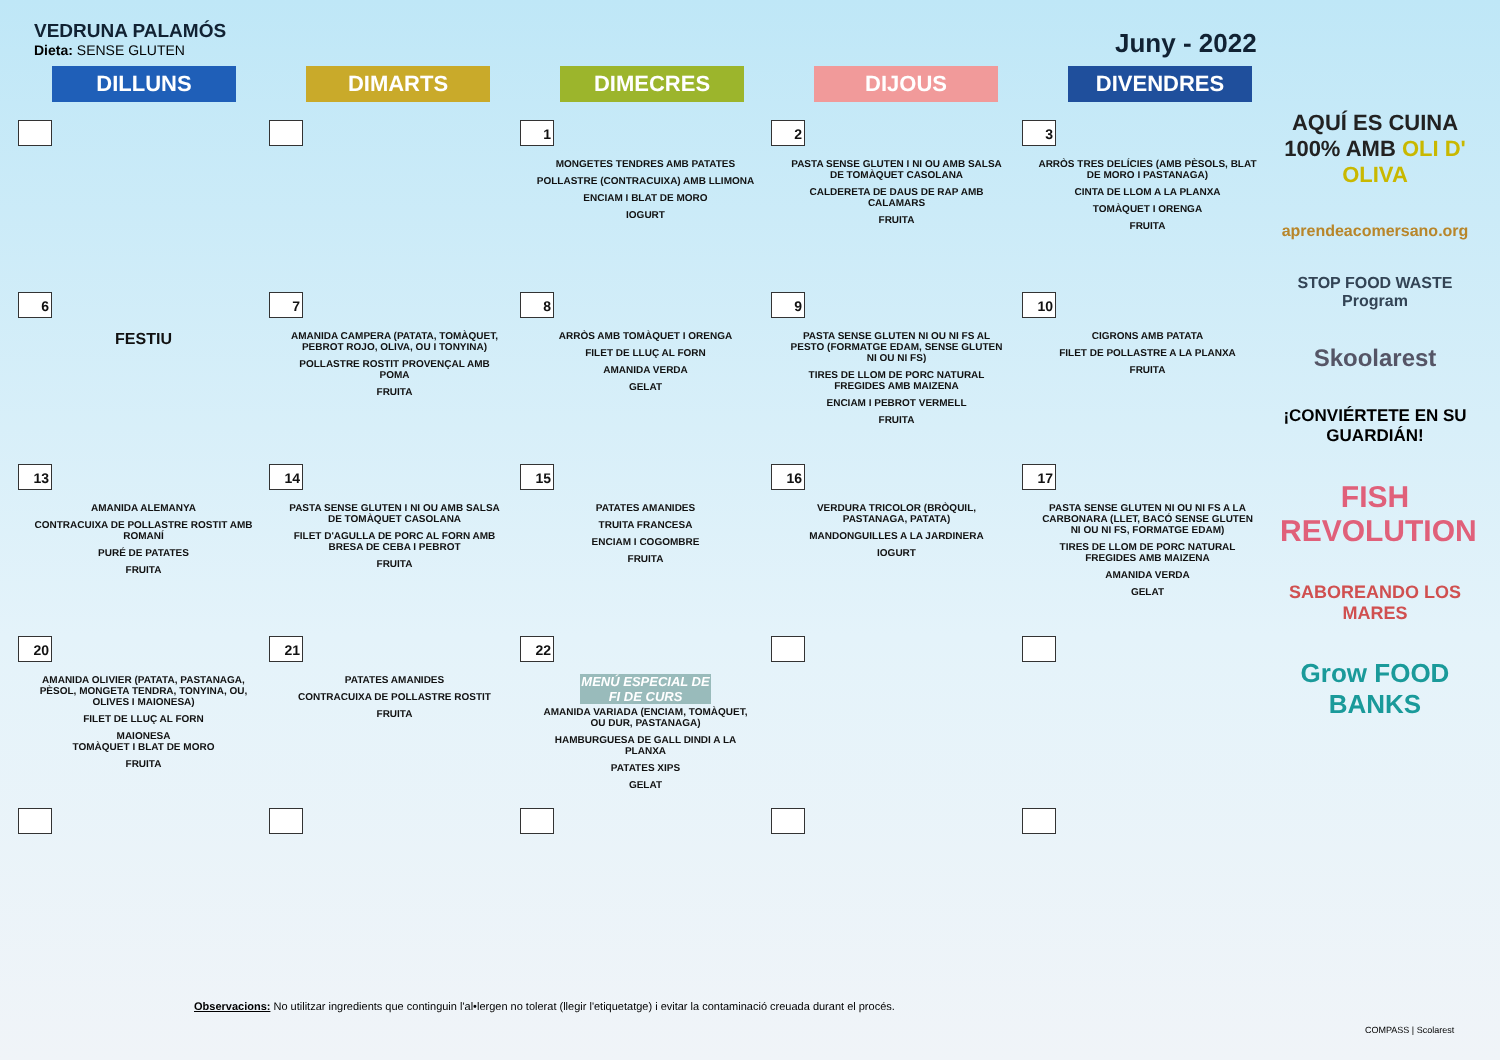VEDRUNA PALAMÓS
Dieta: SENSE GLUTEN
Juny - 2022
DILLUNS DIMARTS DIMECRES DIJOUS DIVENDRES
| | | 1 MONGETES TENDRES AMB PATATES POLLASTRE (CONTRACUIXA) AMB LLIMONA ENCIAM I BLAT DE MORO IOGURT | 2 PASTA SENSE GLUTEN I NI OU AMB SALSA DE TOMÀQUET CASOLANA CALDERETA DE DAUS DE RAP AMB CALAMARS FRUITA | 3 ARRÒS TRES DELÍCIES (AMB PÈSOLS, BLAT DE MORO I PASTANAGA) CINTA DE LLOM A LA PLANXA TOMÀQUET I ORENGA FRUITA |
| 6 FESTIU | 7 AMANIDA CAMPERA (PATATA, TOMÀQUET, PEBROT ROJO, OLIVA, OU I TONYINA) POLLASTRE ROSTIT PROVENÇAL AMB POMA FRUITA | 8 ARRÒS AMB TOMÀQUET I ORENGA FILET DE LLUÇ AL FORN AMANIDA VERDA GELAT | 9 PASTA SENSE GLUTEN NI OU NI FS AL PESTO (FORMATGE EDAM, SENSE GLUTEN NI OU NI FS) TIRES DE LLOM DE PORC NATURAL FREGIDES AMB MAIZENA ENCIAM I PEBROT VERMELL FRUITA | 10 CIGRONS AMB PATATA FILET DE POLLASTRE A LA PLANXA FRUITA |
| 13 AMANIDA ALEMANYA CONTRACUIXA DE POLLASTRE ROSTIT AMB ROMANÍ PURÉ DE PATATES FRUITA | 14 PASTA SENSE GLUTEN I NI OU AMB SALSA DE TOMÀQUET CASOLANA FILET D'AGULLA DE PORC AL FORN AMB BRESA DE CEBA I PEBROT FRUITA | 15 PATATES AMANIDES TRUITA FRANCESA ENCIAM I COGOMBRE FRUITA | 16 VERDURA TRICOLOR (BRÒQUIL, PASTANAGA, PATATA) MANDONGUILLES A LA JARDINERA IOGURT | 17 PASTA SENSE GLUTEN NI OU NI FS A LA CARBONARA (LLET, BACÓ SENSE GLUTEN NI OU NI FS, FORMATGE EDAM) TIRES DE LLOM DE PORC NATURAL FREGIDES AMB MAIZENA AMANIDA VERDA GELAT |
| 20 AMANIDA OLIVIER (PATATA, PASTANAGA, PÈSOL, MONGETA TENDRA, TONYINA, OU, OLIVES I MAIONESA) FILET DE LLUÇ AL FORN MAIONESA TOMÀQUET I BLAT DE MORO FRUITA | 21 PATATES AMANIDES CONTRACUIXA DE POLLASTRE ROSTIT FRUITA | 22 MENÚ ESPECIAL DE FI DE CURS AMANIDA VARIADA (ENCIAM, TOMÀQUET, OU DUR, PASTANAGA) HAMBURGUESA DE GALL DINDI A LA PLANXA PATATES XIPS GELAT | | |
AQUÍ ES CUINA 100% AMB OLI D' OLIVA
aprendeacomersano.org
STOP FOOD WASTE Program
Skoolarest
¡CONVIÉRTETE EN SU GUARDIÁN!
FISH REVOLUTION
SABOREANDO LOS MARES
Grow FOOD BANKS
Observacions: No utilitzar ingredients que continguin l'al•lergen no tolerat (llegir l'etiquetatge) i evitar la contaminació creuada durant el procés.
COMPASS | Scolarest